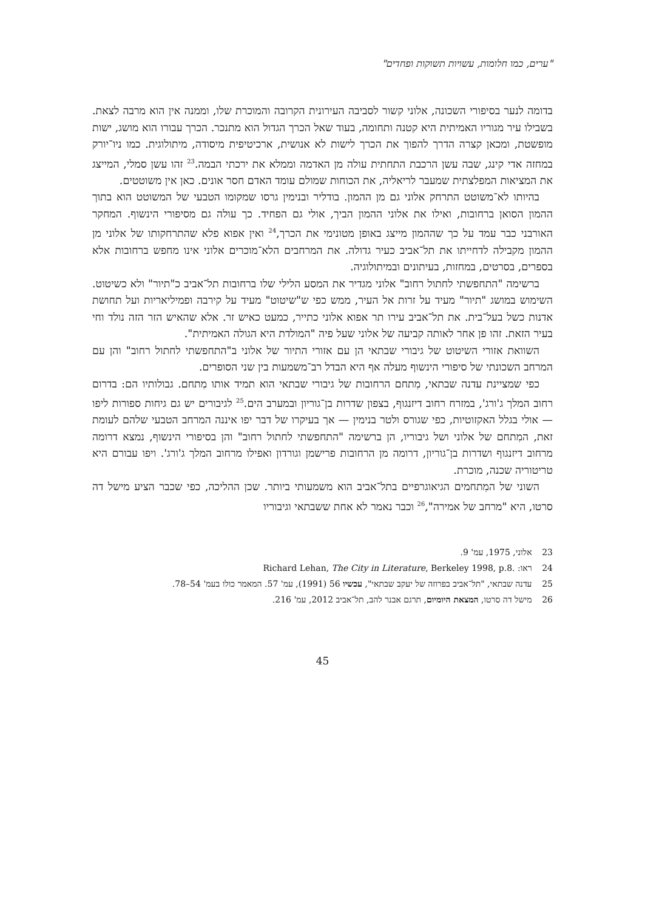"ערים, כמו חלומות, עשויות תשוקות ופחדים"
בדומה לנער בסיפורי השכונה, אלוני קשור לסביבה העירונית הקרובה והמוכרת שלו, וממנה אין הוא מרבה לצאת. בשבילו עיר מגוריו האמיתית היא קטנה ותחומה, בעוד שאל הכרך הגדול הוא מתנכר. הכרך עבורו הוא מושג, ישות מופשטת, ומכאן קצרה הדרך להפוך את הכרך לישות לא אנושית, ארכיטיפית מיסודה, מיתולוגית. כמו ניו־יורק במחזה אדי קינג, שבה עשן הרכבת התחתית עולה מן האדמה וממלא את ירכתי הבמה.<sup>23</sup> זהו עשן סמלי, המייצג את המציאות המפלצתית שמעבר לריאליה, את הכוחות שמולם עומד האדם חסר אונים. כאן אין משוטטים.
בהיותו לא־משוטט התרחק אלוני גם מן ההמון. בודליר ובנימין גרסו שמקומו הטבעי של המשוטט הוא בתוך ההמון הסואן ברחובות, ואילו את אלוני ההמון הביך, אולי גם הפחיד. כך עולה גם מסיפורי הינשוף. המחקר האורבני כבר עמד על כך שההמון מייצג באופן מטונימי את הכרך,<sup>24</sup> ואין אפוא פלא שהתרחקותו של אלוני מן ההמון מקבילה לדחייתו את תל־אביב כעיר גדולה. את המרחבים הלא־מוכרים אלוני אינו מחפש ברחובות אלא בספרים, בסרטים, במחזות, בעיתונים ובמיתולוגיה.
ברשימה "התחפשתי לחתול רחוב" אלוני מגדיר את המסע הלילי שלו ברחובות תל־אביב כ"תיור" ולא כשיטוט. השימוש במושג "תיור" מעיד על זרות אל העיר, ממש כפי ש"שיטוט" מעיד על קירבה ופמיליאריות ועל תחושת אדנות כשל בעל־בית. את תל־אביב עירו תר אפוא אלוני כתייר, כמעט כאיש זר. אלא שהאיש הזר הזה נולד וחי בעיר הזאת. זהו פן אחר לאותה קביעה של אלוני שעל פיה "המולדת היא הגולה האמיתית".
השוואת אזורי השיטוט של גיבורי שבתאי הן עם אזורי התיור של אלוני ב"התחפשתי לחתול רחוב" והן עם המרחב השכונתי של סיפורי הינשוף מעלה אף היא הבדל רב־משמעות בין שני הסופרים.
כפי שמציינת עדנה שבתאי, מִתחם הרחובות של גיבורי שבתאי הוא תמיד אותו מִתחם. גבולותיו הם: בדרום רחוב המלך ג'ורג', במזרח רחוב דיזנגוף, בצפון שדרות בן־גוריון ובמערב הים.<sup>25</sup> לגיבורים יש גם גיחות ספורות ליפו — אולי בגלל האקזוטיות, כפי שגורס ולטר בנימין — אך בעיקרו של דבר יפו איננה המרחב הטבעי שלהם לעומת זאת, המִתחם של אלוני ושל גיבוריו, הן ברשימה "התחפשתי לחתול רחוב" והן בסיפורי הינשוף, נמצא דרומה מרחוב דיזנגוף ושדרות בן־גוריון, דרומה מן הרחובות פרישמן וגורדון ואפילו מרחוב המלך ג'ורג'. ויפו עבורם היא טריטוריה שכנה, מוכרת.
השוני של המִתחמים הגיאוגרפיים בתל־אביב הוא משמעותי ביותר. שכן ההליכה, כפי שכבר הציע מישל דה סרטו, היא "מרחב של אמירה",<sup>26</sup> וכבר נאמר לא אחת ששבתאי וגיבוריו
23 אלוני, 1975, עמ' 9.
24 ראו: Richard Lehan, The City in Literature, Berkeley 1998, p.8.
25 עדנה שבתאי, "תל־אביב בפרוזה של יעקב שבתאי", עכשיו 56 (1991), עמ' 57. המאמר כולו בעמ' 54–78.
26 מישל דה סרטו, המצאת היומיום, תרגם אבנר להב, תל־אביב 2012, עמ' 216.
45